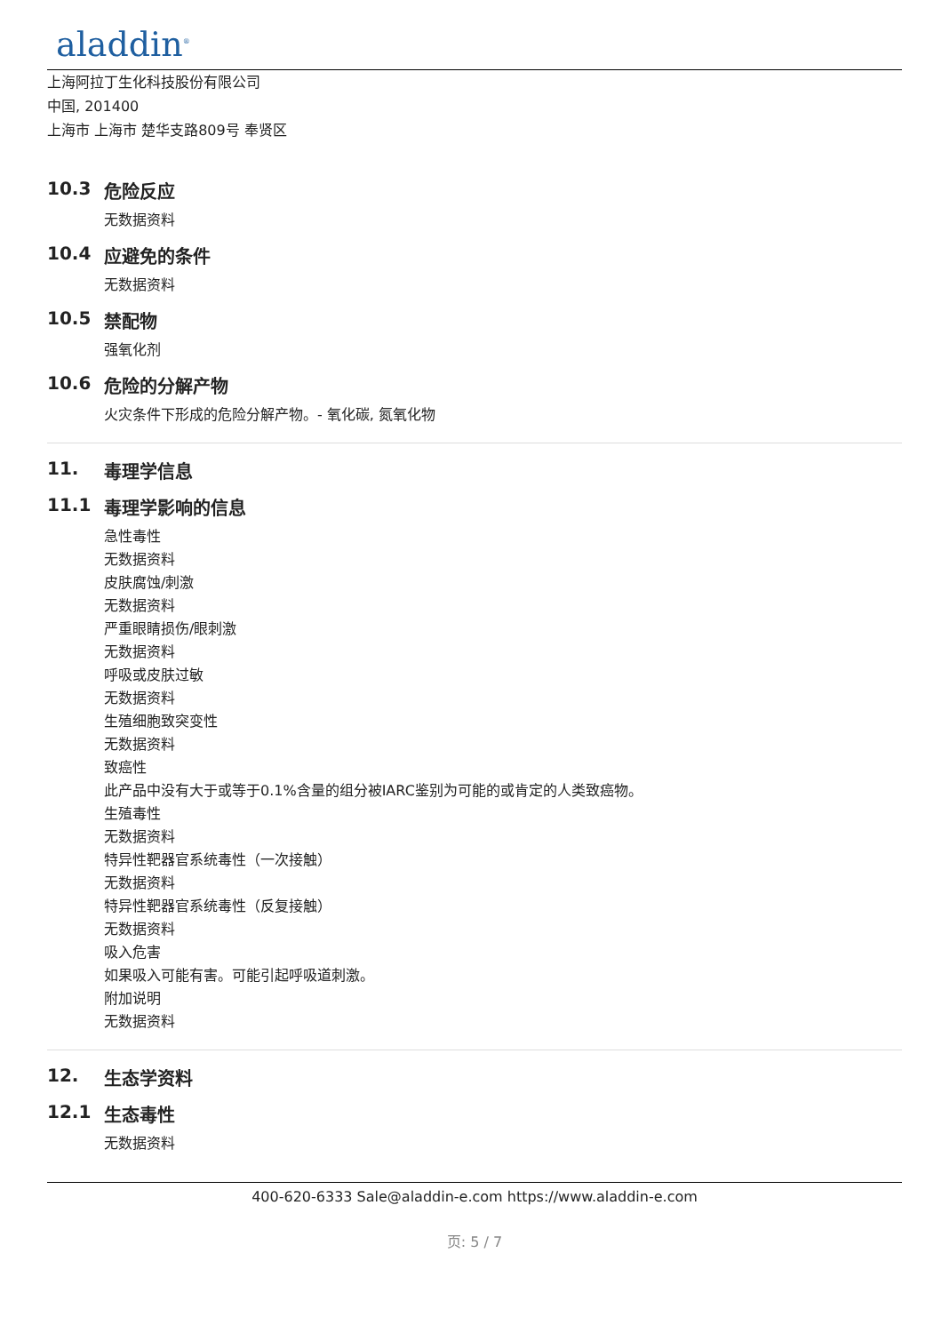aladdin<sup>®</sup>
上海阿拉丁生化科技股份有限公司
中国, 201400
上海市 上海市 楚华支路809号 奉贤区
10.3 危险反应
无数据资料
10.4 应避免的条件
无数据资料
10.5 禁配物
强氧化剂
10.6 危险的分解产物
火灾条件下形成的危险分解产物。- 氧化碳, 氮氧化物
11. 毒理学信息
11.1 毒理学影响的信息
急性毒性
无数据资料
皮肤腐蚀/刺激
无数据资料
严重眼睛损伤/眼刺激
无数据资料
呼吸或皮肤过敏
无数据资料
生殖细胞致突变性
无数据资料
致癌性
此产品中没有大于或等于0.1%含量的组分被IARC鉴别为可能的或肯定的人类致癌物。
生殖毒性
无数据资料
特异性靶器官系统毒性（一次接触）
无数据资料
特异性靶器官系统毒性（反复接触）
无数据资料
吸入危害
如果吸入可能有害。可能引起呼吸道刺激。
附加说明
无数据资料
12. 生态学资料
12.1 生态毒性
无数据资料
400-620-6333 Sale@aladdin-e.com https://www.aladdin-e.com
页: 5 / 7